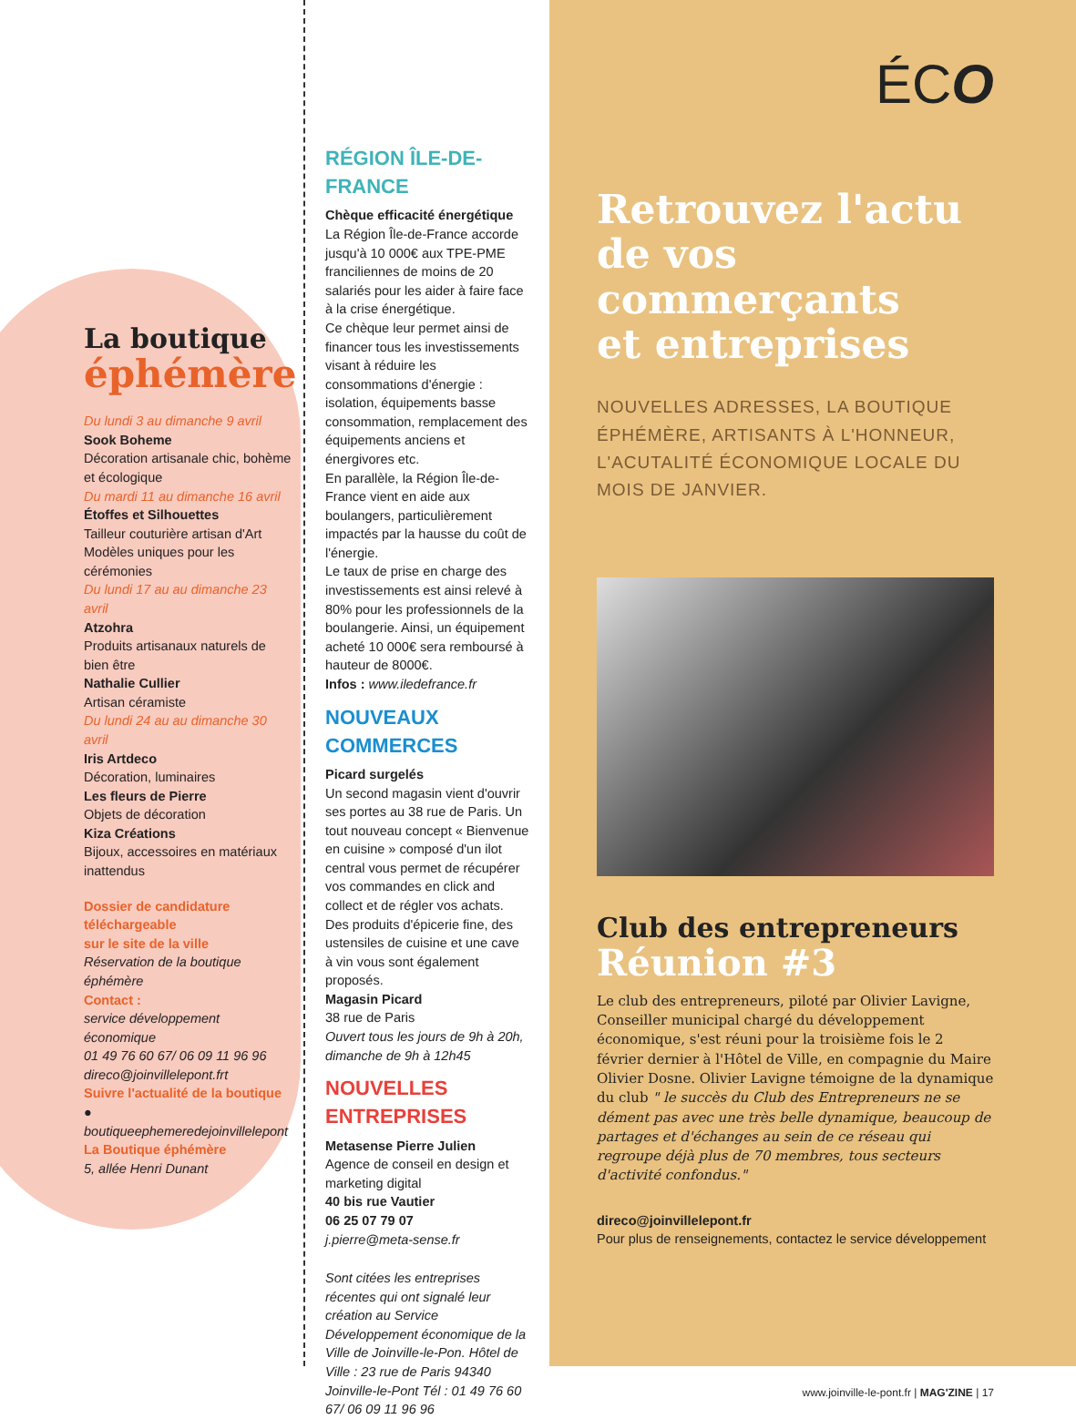La boutique
éphémère
Du lundi 3 au dimanche 9 avril
Sook Boheme
Décoration artisanale chic, bohème et écologique
Du mardi 11 au dimanche 16 avril
Étoffes et Silhouettes
Tailleur couturière artisan d'Art Modèles uniques pour les cérémonies
Du lundi 17 au au dimanche 23 avril
Atzohra
Produits artisanaux naturels de bien être
Nathalie Cullier
Artisan céramiste
Du lundi 24 au au dimanche 30 avril
Iris Artdeco
Décoration, luminaires
Les fleurs de Pierre
Objets de décoration
Kiza Créations
Bijoux, accessoires en matériaux inattendus
Dossier de candidature téléchargeable
sur le site de la ville
Réservation de la boutique éphémère
Contact :
service développement économique
01 49 76 60 67/ 06 09 11 96 96
direco@joinvillelepont.frt
Suivre l'actualité de la boutique
● boutiqueephemeredejoinvillelepont
La Boutique éphémère
5, allée Henri Dunant
RÉGION ÎLE-DE-FRANCE
Chèque efficacité énergétique
La Région Île-de-France accorde jusqu'à 10 000€ aux TPE-PME franciliennes de moins de 20 salariés pour les aider à faire face à la crise énergétique.
Ce chèque leur permet ainsi de financer tous les investissements visant à réduire les consommations d'énergie : isolation, équipements basse consommation, remplacement des équipements anciens et énergivores etc.
En parallèle, la Région Île-de-France vient en aide aux boulangers, particulièrement impactés par la hausse du coût de l'énergie.
Le taux de prise en charge des investissements est ainsi relevé à 80% pour les professionnels de la boulangerie. Ainsi, un équipement acheté 10 000€ sera remboursé à hauteur de 8000€.
Infos : www.iledefrance.fr
NOUVEAUX COMMERCES
Picard surgelés
Un second magasin vient d'ouvrir ses portes au 38 rue de Paris. Un tout nouveau concept « Bienvenue en cuisine » composé d'un ilot central vous permet de récupérer vos commandes en click and collect et de régler vos achats. Des produits d'épicerie fine, des ustensiles de cuisine et une cave à vin vous sont également proposés.
Magasin Picard
38 rue de Paris
Ouvert tous les jours de 9h à 20h, dimanche de 9h à 12h45
NOUVELLES ENTREPRISES
Metasense Pierre Julien
Agence de conseil en design et marketing digital
40 bis rue Vautier
06 25 07 79 07
j.pierre@meta-sense.fr
Sont citées les entreprises récentes qui ont signalé leur création au Service Développement économique de la Ville de Joinville-le-Pon. Hôtel de Ville : 23 rue de Paris 94340 Joinville-le-Pont Tél : 01 49 76 60 67/ 06 09 11 96 96
ÉCO
Retrouvez l'actu
de vos commerçants
et entreprises
NOUVELLES ADRESSES, LA BOUTIQUE ÉPHÉMÈRE, ARTISANTS À L'HONNEUR, L'ACUTALITÉ ÉCONOMIQUE LOCALE DU MOIS DE JANVIER.
Club des entrepreneurs
Réunion #3
Le club des entrepreneurs, piloté par Olivier Lavigne, Conseiller municipal chargé du développement économique, s'est réuni pour la troisième fois le 2 février dernier à l'Hôtel de Ville, en compagnie du Maire Olivier Dosne. Olivier Lavigne témoigne de la dynamique du club " le succès du Club des Entrepreneurs ne se dément pas avec une très belle dynamique, beaucoup de partages et d'échanges au sein de ce réseau qui regroupe déjà plus de 70 membres, tous secteurs d'activité confondus."
direco@joinvillelepont.fr
Pour plus de renseignements, contactez le service développement
www.joinville-le-pont.fr | MAG'ZINE | 17